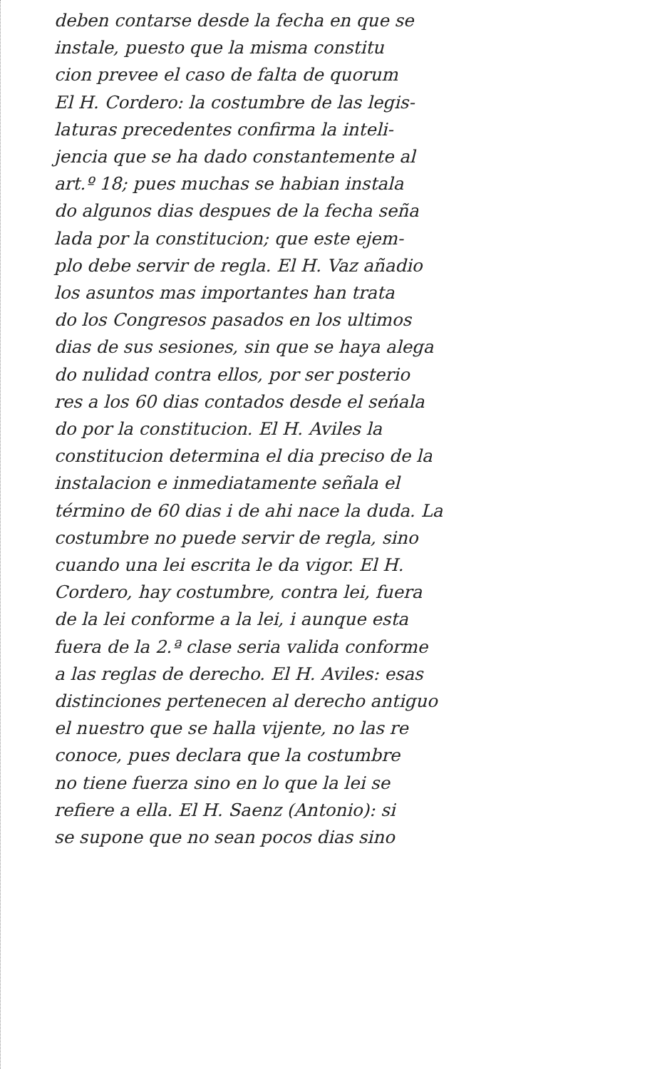deben contarse desde la fecha en que se
instale, puesto que la misma constitu
cion prevee el caso de falta de quorum
El H. Cordero: la costumbre de las legis-
laturas precedentes confirma la inteli-
jencia que se ha dado constantemente al
art.º 18; pues muchas se habian instala
do algunos dias despues de la fecha seña
lada por la constitucion; que este ejem-
plo debe servir de regla. El H. Vaz añadio
los asuntos mas importantes han trata
do los Congresos pasados en los ultimos
dias de sus sesiones, sin que se haya alega
do nulidad contra ellos, por ser posterio
res a los 60 dias contados desde el seńala
do por la constitucion. El H. Aviles la
constitucion determina el dia preciso de la
instalacion e inmediatamente señala el
término de 60 dias i de ahi nace la duda. La
costumbre no puede servir de regla, sino
cuando una lei escrita le da vigor. El H.
Cordero, hay costumbre, contra lei, fuera
de la lei conforme a la lei, i aunque esta
fuera de la 2.ª clase seria valida conforme
a las reglas de derecho. El H. Aviles: esas
distinciones pertenecen al derecho antiguo
el nuestro que se halla vijente, no las re
conoce, pues declara que la costumbre
no tiene fuerza sino en lo que la lei se
refiere a ella. El H. Saenz (Antonio): si
se supone que no sean pocos dias sino